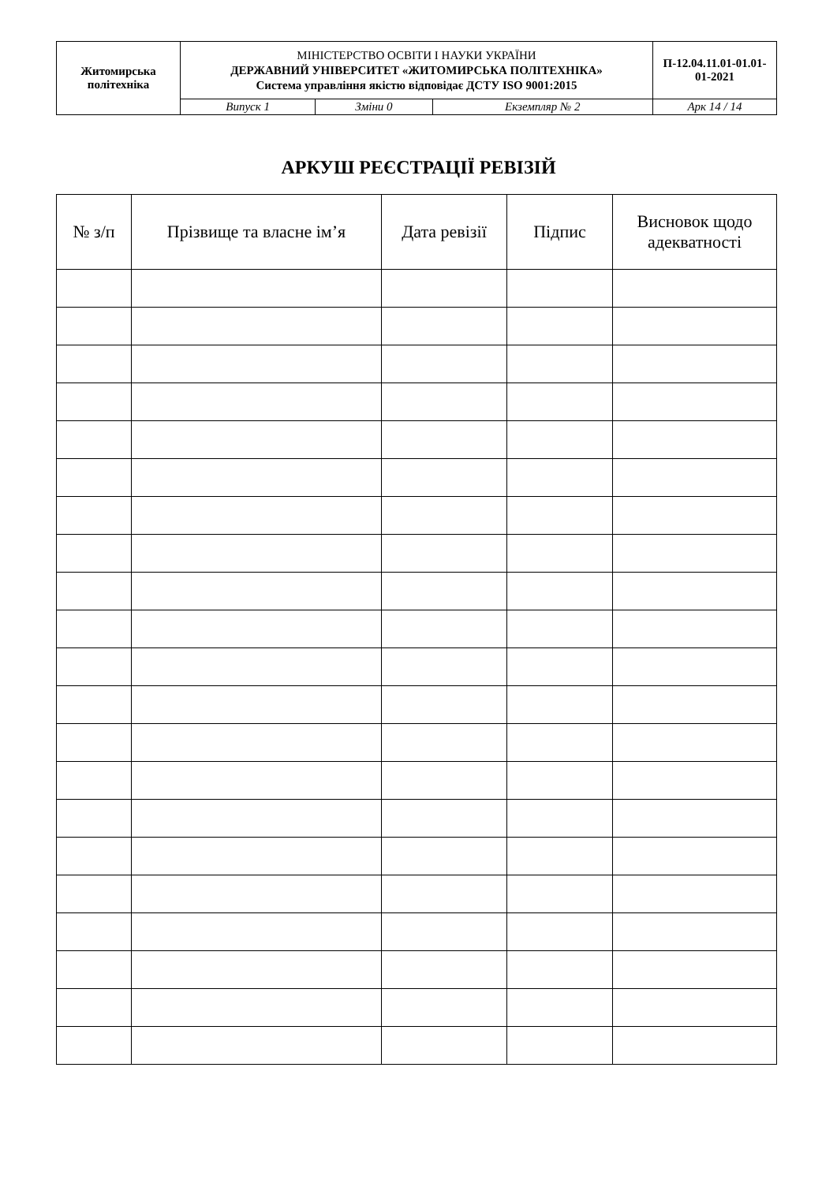| Житомирська політехніка | МІНІСТЕРСТВО ОСВІТИ І НАУКИ УКРАЇНИ ДЕРЖАВНИЙ УНІВЕРСИТЕТ «ЖИТОМИРСЬКА ПОЛІТЕХНІКА» Система управління якістю відповідає ДСТУ ISO 9001:2015 | | | П-12.04.11.01-01.01-01-2021 |
| | Випуск 1 | Зміни 0 | Екземпляр № 2 | Арк 14 / 14 |
АРКУШ РЕЄСТРАЦІЇ РЕВІЗІЙ
| № з/п | Прізвище та власне ім’я | Дата ревізії | Підпис | Висновок щодо адекватності |
| --- | --- | --- | --- | --- |